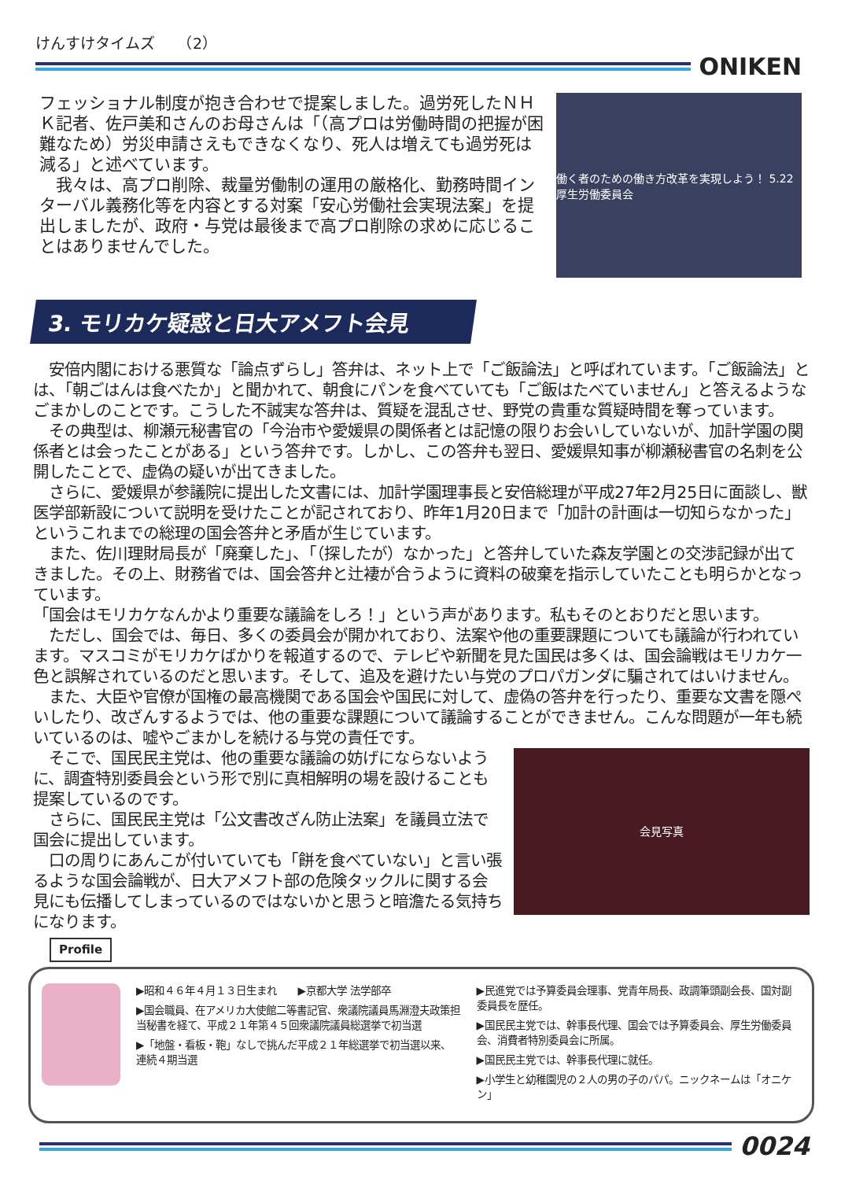けんすけタイムズ　　（2）
ONIKEN
フェッショナル制度が抱き合わせで提案しました。過労死したＮＨＫ記者、佐戸美和さんのお母さんは「（高プロは労働時間の把握が困難なため）労災申請さえもできなくなり、死人は増えても過労死は減る」と述べています。
　我々は、高プロ削除、裁量労働制の運用の厳格化、勤務時間インターバル義務化等を内容とする対案「安心労働社会実現法案」を提出しましたが、政府・与党は最後まで高プロ削除の求めに応じることはありませんでした。
働く者のための働き方改革を実現しよう！ 5.22厚生労働委員会
3. モリカケ疑惑と日大アメフト会見
　安倍内閣における悪質な「論点ずらし」答弁は、ネット上で「ご飯論法」と呼ばれています。「ご飯論法」とは、「朝ごはんは食べたか」と聞かれて、朝食にパンを食べていても「ご飯はたべていません」と答えるようなごまかしのことです。こうした不誠実な答弁は、質疑を混乱させ、野党の貴重な質疑時間を奪っています。
　その典型は、柳瀬元秘書官の「今治市や愛媛県の関係者とは記憶の限りお会いしていないが、加計学園の関係者とは会ったことがある」という答弁です。しかし、この答弁も翌日、愛媛県知事が柳瀬秘書官の名刺を公開したことで、虚偽の疑いが出てきました。
　さらに、愛媛県が参議院に提出した文書には、加計学園理事長と安倍総理が平成27年2月25日に面談し、獣医学部新設について説明を受けたことが記されており、昨年1月20日まで「加計の計画は一切知らなかった」というこれまでの総理の国会答弁と矛盾が生じています。
　また、佐川理財局長が「廃棄した」、「（探したが）なかった」と答弁していた森友学園との交渉記録が出てきました。その上、財務省では、国会答弁と辻褄が合うように資料の破棄を指示していたことも明らかとなっています。
「国会はモリカケなんかより重要な議論をしろ！」という声があります。私もそのとおりだと思います。
　ただし、国会では、毎日、多くの委員会が開かれており、法案や他の重要課題についても議論が行われています。マスコミがモリカケばかりを報道するので、テレビや新聞を見た国民は多くは、国会論戦はモリカケ一色と誤解されているのだと思います。そして、追及を避けたい与党のプロパガンダに騙されてはいけません。
　また、大臣や官僚が国権の最高機関である国会や国民に対して、虚偽の答弁を行ったり、重要な文書を隠ぺいしたり、改ざんするようでは、他の重要な課題について議論することができません。こんな問題が一年も続いているのは、嘘やごまかしを続ける与党の責任です。
　そこで、国民民主党は、他の重要な議論の妨げにならないように、調査特別委員会という形で別に真相解明の場を設けることも提案しているのです。
　さらに、国民民主党は「公文書改ざん防止法案」を議員立法で国会に提出しています。
　口の周りにあんこが付いていても「餅を食べていない」と言い張るような国会論戦が、日大アメフト部の危険タックルに関する会見にも伝播してしまっているのではないかと思うと暗澹たる気持ちになります。
会見写真
Profile
▶昭和４６年４月１３日生まれ　　▶京都大学 法学部卒
▶国会職員、在アメリカ大使館二等書記官、衆議院議員馬淵澄夫政策担当秘書を経て、平成２１年第４５回衆議院議員総選挙で初当選
▶「地盤・看板・鞄」なしで挑んだ平成２１年総選挙で初当選以来、連続４期当選
▶民進党では予算委員会理事、党青年局長、政調筆頭副会長、国対副委員長を歴任。
▶国民民主党では、幹事長代理、国会では予算委員会、厚生労働委員会、消費者特別委員会に所属。
▶国民民主党では、幹事長代理に就任。
▶小学生と幼稚園児の２人の男の子のパパ。ニックネームは「オニケン」
0024